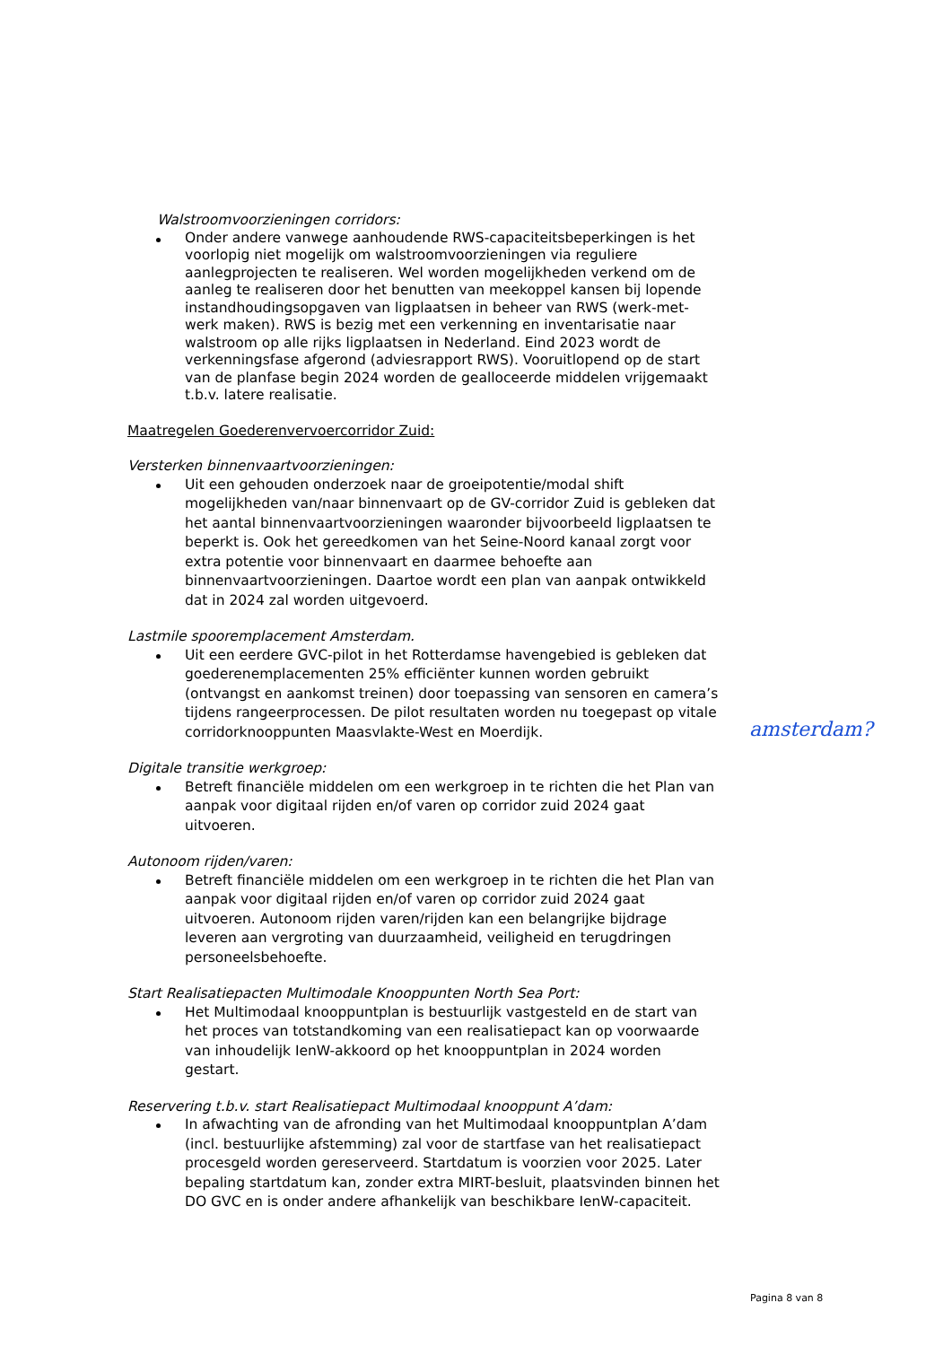Walstroomvoorzieningen corridors:
Onder andere vanwege aanhoudende RWS-capaciteitsbeperkingen is het voorlopig niet mogelijk om walstroomvoorzieningen via reguliere aanlegprojecten te realiseren. Wel worden mogelijkheden verkend om de aanleg te realiseren door het benutten van meekoppel kansen bij lopende instandhoudingsopgaven van ligplaatsen in beheer van RWS (werk-met-werk maken). RWS is bezig met een verkenning en inventarisatie naar walstroom op alle rijks ligplaatsen in Nederland. Eind 2023 wordt de verkenningsfase afgerond (adviesrapport RWS). Vooruitlopend op de start van de planfase begin 2024 worden de gealloceerde middelen vrijgemaakt t.b.v. latere realisatie.
Maatregelen Goederenvervoercorridor Zuid:
Versterken binnenvaartvoorzieningen:
Uit een gehouden onderzoek naar de groeipotentie/modal shift mogelijkheden van/naar binnenvaart op de GV-corridor Zuid is gebleken dat het aantal binnenvaartvoorzieningen waaronder bijvoorbeeld ligplaatsen te beperkt is. Ook het gereedkomen van het Seine-Noord kanaal zorgt voor extra potentie voor binnenvaart en daarmee behoefte aan binnenvaartvoorzieningen. Daartoe wordt een plan van aanpak ontwikkeld dat in 2024 zal worden uitgevoerd.
Lastmile spooremplacement Amsterdam.
Uit een eerdere GVC-pilot in het Rotterdamse havengebied is gebleken dat goederenemplacementen 25% efficiënter kunnen worden gebruikt (ontvangst en aankomst treinen) door toepassing van sensoren en camera’s tijdens rangeerprocessen. De pilot resultaten worden nu toegepast op vitale corridorknooppunten Maasvlakte-West en Moerdijk.
Digitale transitie werkgroep:
Betreft financiële middelen om een werkgroep in te richten die het Plan van aanpak voor digitaal rijden en/of varen op corridor zuid 2024 gaat uitvoeren.
Autonoom rijden/varen:
Betreft financiële middelen om een werkgroep in te richten die het Plan van aanpak voor digitaal rijden en/of varen op corridor zuid 2024 gaat uitvoeren. Autonoom rijden varen/rijden kan een belangrijke bijdrage leveren aan vergroting van duurzaamheid, veiligheid en terugdringen personeelsbehoefte.
Start Realisatiepacten Multimodale Knooppunten North Sea Port:
Het Multimodaal knooppuntplan is bestuurlijk vastgesteld en de start van het proces van totstandkoming van een realisatiepact kan op voorwaarde van inhoudelijk IenW-akkoord op het knooppuntplan in 2024 worden gestart.
Reservering t.b.v. start Realisatiepact Multimodaal knooppunt A’dam:
In afwachting van de afronding van het Multimodaal knooppuntplan A’dam (incl. bestuurlijke afstemming) zal voor de startfase van het realisatiepact procesgeld worden gereserveerd. Startdatum is voorzien voor 2025. Later bepaling startdatum kan, zonder extra MIRT-besluit, plaatsvinden binnen het DO GVC en is onder andere afhankelijk van beschikbare IenW-capaciteit.
amsterdam?
Pagina 8 van 8